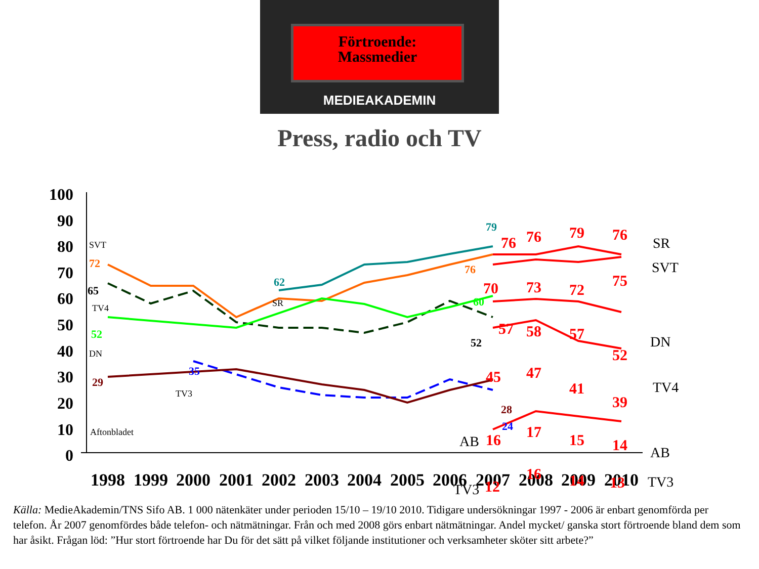Förtroende:
Massmedier
MEDIEAKADEMIN
Press, radio och TV
100
90
80
70
60
50
40
30
20
10
0
1998
1999
2000
2001
2002
2003
2004
2005
2006
2007
2008
2009
2010
SVT
TV4
DN
TV3
Aftonbladet
SR
72
65
52
29
35
62
79
76
60
52
28
24
76
76
79
76
70
73
72
75
57
58
57
52
45
47
41
39
16
17
15
14
16
14
13
12
SR
SVT
DN
TV4
AB
TV3
AB
TV3
Källa: MedieAkademin/TNS Sifo AB. 1 000 nätenkäter under perioden 15/10 – 19/10 2010. Tidigare undersökningar 1997 - 2006 är enbart genomförda per telefon. År 2007 genomfördes både telefon- och nätmätningar. Från och med 2008 görs enbart nätmätningar. Andel mycket/ ganska stort förtroende bland dem som har åsikt. Frågan löd: ”Hur stort förtroende har Du för det sätt på vilket följande institutioner och verksamheter sköter sitt arbete?”